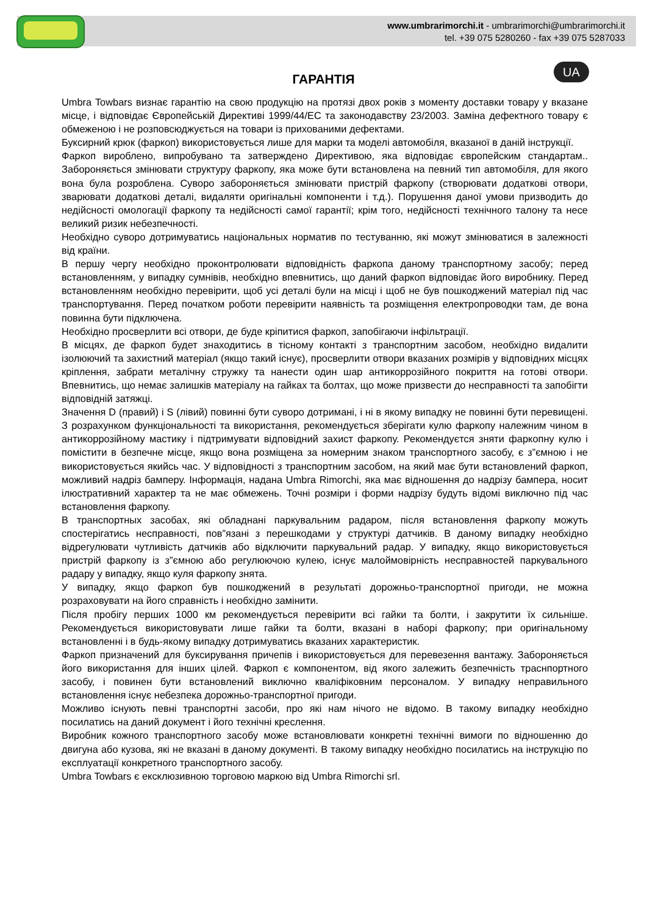www.umbrarimorchi.it - umbrarimorchi@umbrarimorchi.it
tel. +39 075 5280260 - fax +39 075 5287033
UA
ГАРАНТІЯ
Umbra Towbars визнає гарантію на свою продукцію на протязі двох років з моменту доставки товару у вказане місце, і відповідає Європейській Директиві 1999/44/ЕС та законодавству 23/2003. Заміна дефектного товару є обмеженою і не розповсюджується на товари із прихованими дефектами.
Буксирний крюк (фаркоп) використовується лише для марки та моделі автомобіля, вказаної в даній інструкції.
Фаркоп вироблено, випробувано та затверждено Директивою, яка відповідає європейским стандартам.. Забороняється змінювати структуру фаркопу, яка може бути встановлена на певний тип автомобіля, для якого вона була розроблена. Суворо забороняється змінювати пристрій фаркопу (створювати додаткові отвори, зварювати додаткові деталі, видаляти оригінальні компоненти і т.д.). Порушення даної умови призводить до недійсності омологації фаркопу та недійсності самої гарантії; крім того, недійсності технічного талону та несе великий ризик небезпечності.
Необхідно суворо дотримуватись національных норматив по тестуванню, які можут змінюватися в залежності від країни.
В першу чергу необхідно проконтролювати відповідність фаркопа даному транспортному засобу; перед встановленням, у випадку сумнівів, необхідно впевнитись, що даний фаркоп відповідає його виробнику. Перед встановленням необхідно перевірити, щоб усі деталі були на місці і щоб не був пошкоджений матеріал під час транспортування. Перед початком роботи перевірити наявність та розміщення електропроводки там, де вона повинна бути підключена.
Необхідно просверлити всі отвори, де буде кріпитися фаркоп, запобігаючи інфільтрації.
В місцях, де фаркоп будет знаходитись в тісному контакті з транспортним засобом, необхідно видалити ізолюючий та захистний матеріал (якщо такий існує), просверлити отвори вказаних розмірів у відповідних місцях кріплення, забрати металічну стружку та нанести один шар антикоррозійного покриття на готові отвори. Впевнитись, що немає залишків матеріалу на гайках та болтах, що може призвести до несправності та запобігти відповідній затяжці.
Значення D (правий) і S (лівий) повинні бути суворо дотримані, і ні в якому випадку не повинні бути перевищені. З розрахунком функціональності та використання, рекомендується зберігати кулю фаркопу належним чином в антикоррозійному мастику і підтримувати відповідний захист фаркопу. Рекомендуєтся зняти фаркопну кулю і помістити в безпечне місце, якщо вона розміщена за номерним знаком транспортного засобу, є з”ємною і не використовується якийсь час. У відповідності з транспортним засобом, на який має бути встановлений фаркоп, можливий надріз бамперу. Інформація, надана Umbra Rimorchi, яка має відношення до надрізу бампера, носит ілюстративний характер та не має обмежень. Точні розміри і форми надрізу будуть відомі виключно під час встановлення фаркопу.
В транспортных засобах, які обладнані паркувальним радаром, після встановлення фаркопу можуть спостерігатись несправності, пов”язані з перешкодами у структурі датчиків. В даному випадку необхідно відрегулювати чутливість датчиків або відключити паркувальний радар. У випадку, якщо використовується пристрій фаркопу із з”ємною або регулюючою кулею, існує малоймовірність несправностей паркувального радару у випадку, якщо куля фаркопу знята.
У випадку, якщо фаркоп був пошкоджений в результаті дорожньо-транспортної пригоди, не можна розраховувати на його справність і необхідно замінити.
Після пробігу перших 1000 км рекомендується перевірити всі гайки та болти, і закрутити їх сильніше. Рекомендується використовувати лише гайки та болти, вказані в наборі фаркопу; при оригінальному встановленні і в будь-якому випадку дотримуватись вказаних характеристик.
Фаркоп призначений для буксирування причепів і використовується для перевезення вантажу. Забороняється його використання для інших цілей. Фаркоп є компонентом, від якого залежить безпечність траснпортного засобу, і повинен бути встановлений виключно кваліфіковним персоналом. У випадку неправильного встановлення існує небезпека дорожньо-транспортної пригоди.
Можливо існують певні транспортні засоби, про які нам нічого не відомо. В такому випадку необхідно посилатись на даний документ і його технічні креслення.
Виробник кожного транспортного засобу може встановлювати конкретні технічні вимоги по відношенню до двигуна або кузова, які не вказані в даному документі. В такому випадку необхідно посилатись на інструкцію по експлуатації конкретного транспортного засобу.
Umbra Towbars є ексклюзивною торговою маркою від Umbra Rimorchi srl.